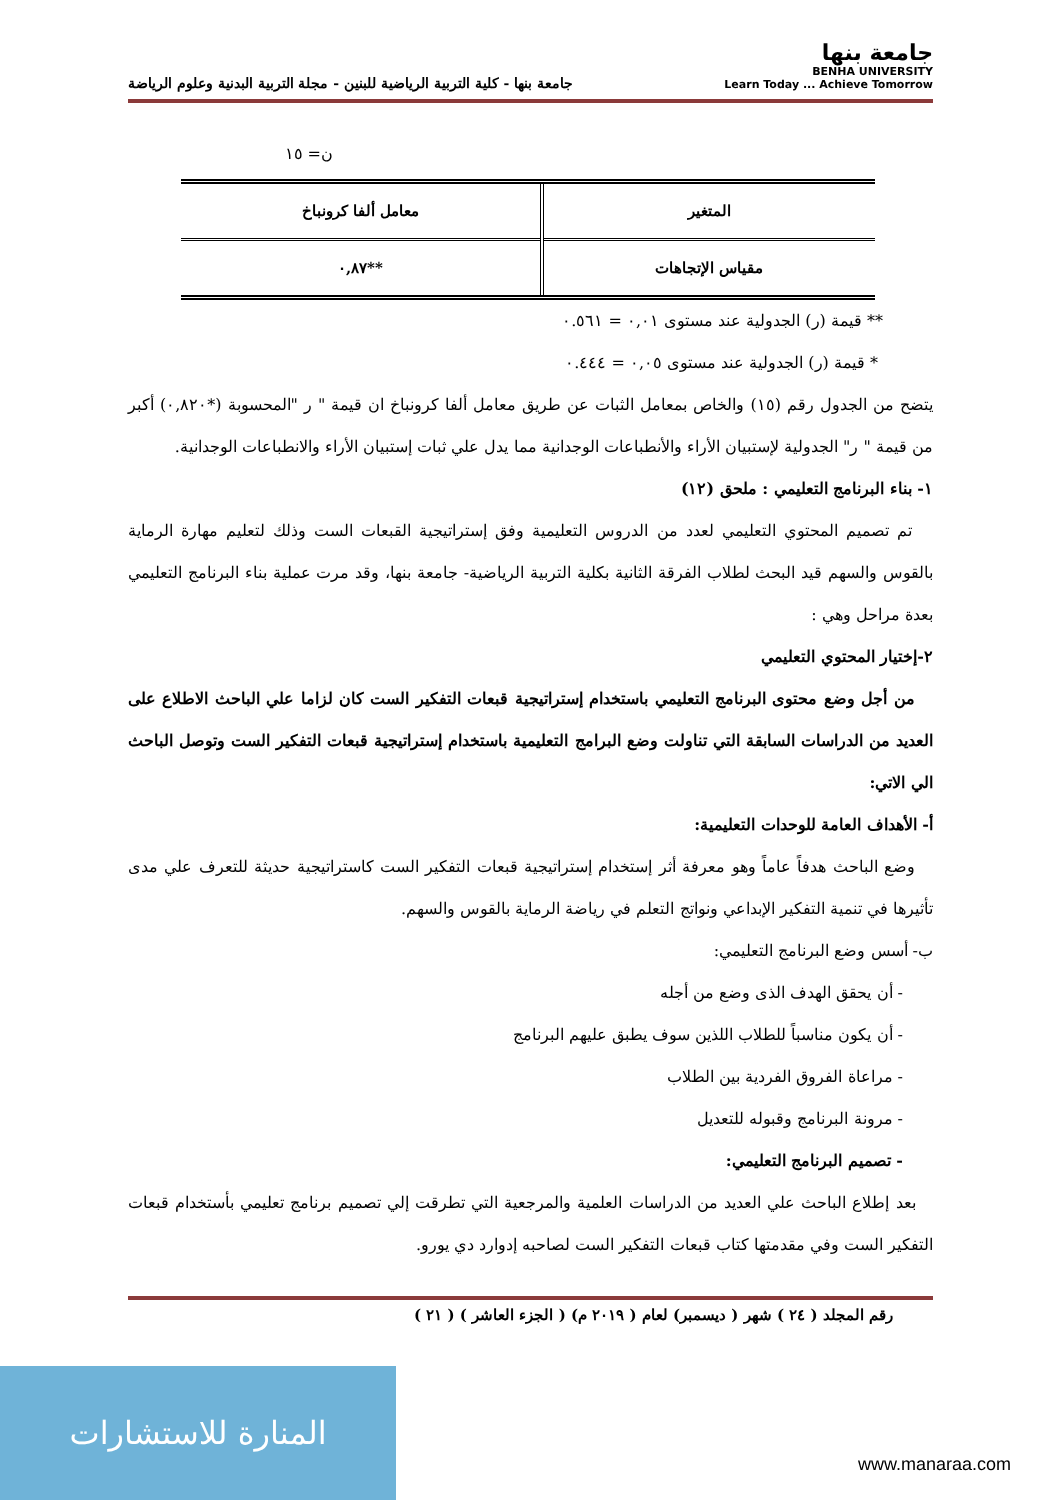جامعة بنها
BENHA UNIVERSITY
Learn Today ... Achieve Tomorrow
جامعة بنها - كلية التربية الرياضية للبنين - مجلة التربية البدنية وعلوم الرياضة
ن= ١٥
| المتغير | معامل ألفا كرونباخ |
| --- | --- |
| مقياس الإتجاهات | **٠,٨٧ |
** قيمة (ر) الجدولية عند مستوى ٠,٠١ = ٠.٥٦١
* قيمة (ر) الجدولية عند مستوى ٠,٠٥ = ٠.٤٤٤
يتضح من الجدول رقم (١٥) والخاص بمعامل الثبات عن طريق معامل ألفا كرونباخ ان قيمة " ر "المحسوبة (*٠,٨٢٠) أكبر من قيمة " ر" الجدولية لإستبيان الأراء والأنطباعات الوجدانية مما يدل علي ثبات إستبيان الأراء والانطباعات الوجدانية.
١- بناء البرنامج التعليمي : ملحق (١٢)
تم تصميم المحتوي التعليمي لعدد من الدروس التعليمية وفق إستراتيجية القبعات الست وذلك لتعليم مهارة الرماية بالقوس والسهم قيد البحث لطلاب الفرقة الثانية بكلية التربية الرياضية- جامعة بنها، وقد مرت عملية بناء البرنامج التعليمي بعدة مراحل وهي :
٢-إختيار المحتوي التعليمي
من أجل وضع محتوى البرنامج التعليمي باستخدام إستراتيجية قبعات التفكير الست كان لزاما علي الباحث الاطلاع على العديد من الدراسات السابقة التي تناولت وضع البرامج التعليمية باستخدام إستراتيجية قبعات التفكير الست وتوصل الباحث الي الاتي:
أ- الأهداف العامة للوحدات التعليمية:
وضع الباحث هدفاً عاماً وهو معرفة أثر إستخدام إستراتيجية قبعات التفكير الست كاستراتيجية حديثة للتعرف علي مدى تأثيرها في تنمية التفكير الإبداعي ونواتج التعلم في رياضة الرماية بالقوس والسهم.
ب- أسس وضع البرنامج التعليمي:
- أن يحقق الهدف الذى وضع من أجله
- أن يكون مناسباً للطلاب اللذين سوف يطبق عليهم البرنامج
- مراعاة الفروق الفردية بين الطلاب
- مرونة البرنامج وقبوله للتعديل
- تصميم البرنامج التعليمي:
بعد إطلاع الباحث علي العديد من الدراسات العلمية والمرجعية التي تطرقت إلي تصميم برنامج تعليمي بأستخدام قبعات التفكير الست وفي مقدمتها كتاب قبعات التفكير الست لصاحبه إدوارد دي يورو.
رقم المجلد ( ٢٤ ) شهر ( ديسمبر) لعام ( ٢٠١٩ م) ( الجزء العاشر ) ( ٢١ )
المنارة للاستشارات www.manaraa.com